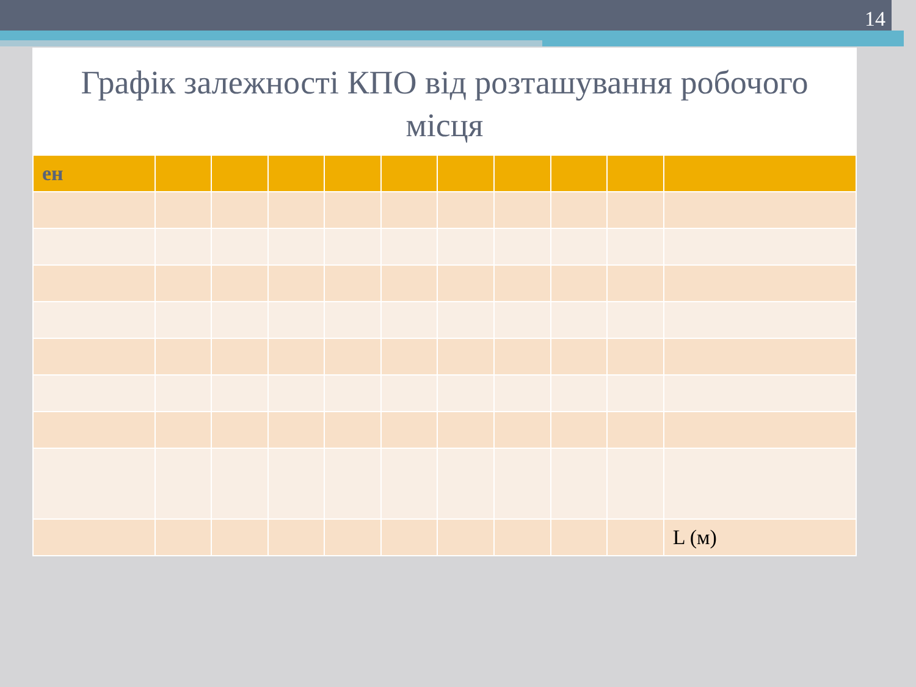14
Графік залежності КПО від розташування робочого місця
| ен | | | | | | | | | | |
| | | | | | | | | | | L (м) |